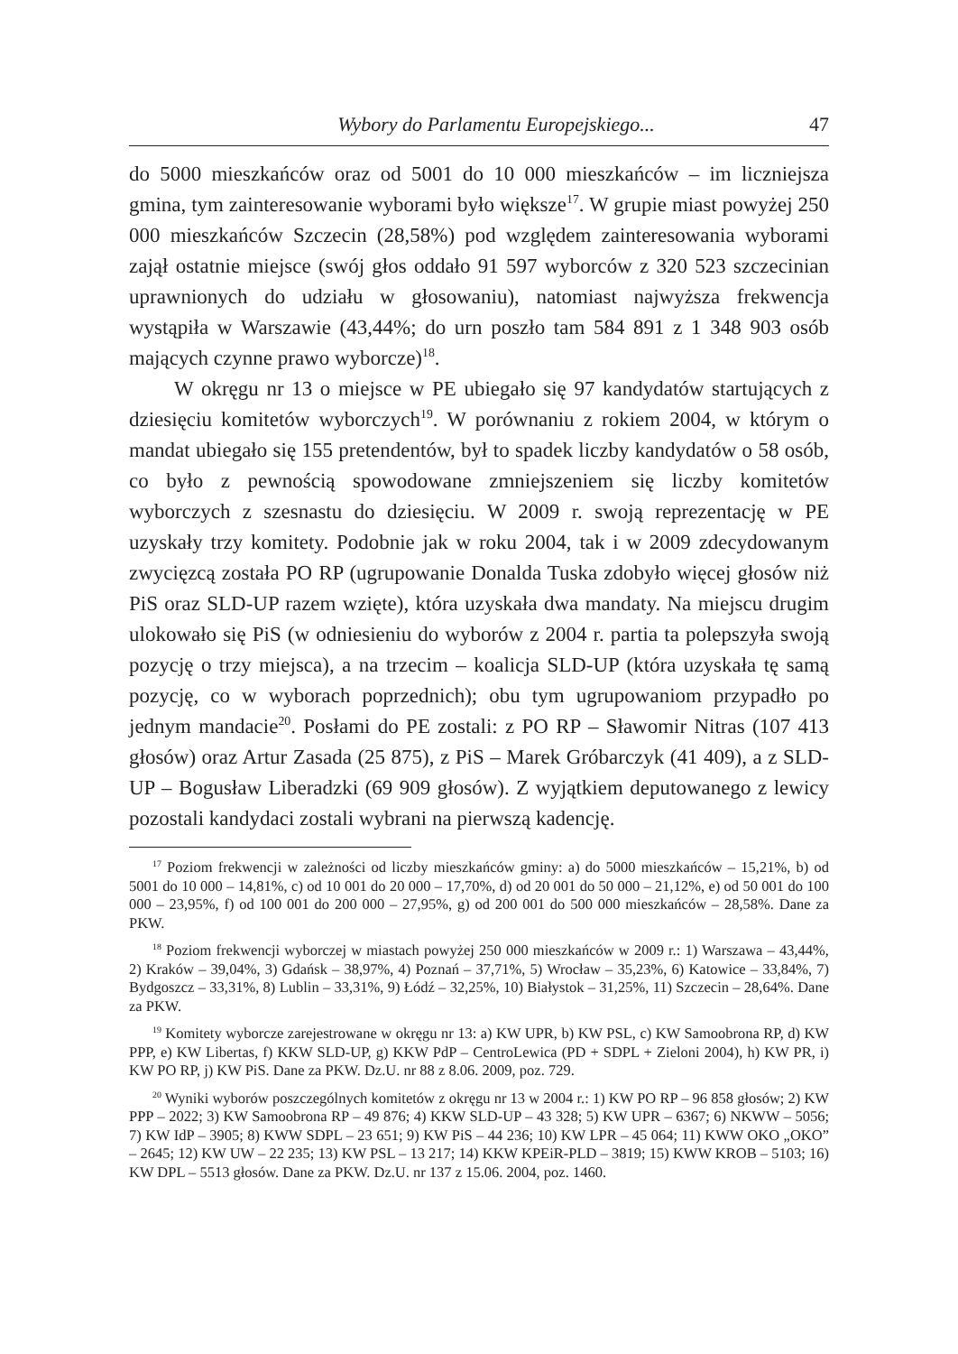Wybory do Parlamentu Europejskiego... 47
do 5000 mieszkańców oraz od 5001 do 10 000 mieszkańców – im liczniejsza gmina, tym zainteresowanie wyborami było większe<sup>17</sup>. W grupie miast powyżej 250 000 mieszkańców Szczecin (28,58%) pod względem zainteresowania wyborami zajął ostatnie miejsce (swój głos oddało 91 597 wyborców z 320 523 szczecinian uprawnionych do udziału w głosowaniu), natomiast najwyższa frekwencja wystąpiła w Warszawie (43,44%; do urn poszło tam 584 891 z 1 348 903 osób mających czynne prawo wyborcze)<sup>18</sup>.
W okręgu nr 13 o miejsce w PE ubiegało się 97 kandydatów startujących z dziesięciu komitetów wyborczych<sup>19</sup>. W porównaniu z rokiem 2004, w którym o mandat ubiegało się 155 pretendentów, był to spadek liczby kandydatów o 58 osób, co było z pewnością spowodowane zmniejszeniem się liczby komitetów wyborczych z szesnastu do dziesięciu. W 2009 r. swoją reprezentację w PE uzyskały trzy komitety. Podobnie jak w roku 2004, tak i w 2009 zdecydowanym zwycięzcą została PO RP (ugrupowanie Donalda Tuska zdobyło więcej głosów niż PiS oraz SLD-UP razem wzięte), która uzyskała dwa mandaty. Na miejscu drugim ulokowało się PiS (w odniesieniu do wyborów z 2004 r. partia ta polepszyła swoją pozycję o trzy miejsca), a na trzecim – koalicja SLD-UP (która uzyskała tę samą pozycję, co w wyborach poprzednich); obu tym ugrupowaniom przypadło po jednym mandacie<sup>20</sup>. Posłami do PE zostali: z PO RP – Sławomir Nitras (107 413 głosów) oraz Artur Zasada (25 875), z PiS – Marek Gróbarczyk (41 409), a z SLD-UP – Bogusław Liberadzki (69 909 głosów). Z wyjątkiem deputowanego z lewicy pozostali kandydaci zostali wybrani na pierwszą kadencję.
<sup>17</sup> Poziom frekwencji w zależności od liczby mieszkańców gminy: a) do 5000 mieszkańców – 15,21%, b) od 5001 do 10 000 – 14,81%, c) od 10 001 do 20 000 – 17,70%, d) od 20 001 do 50 000 – 21,12%, e) od 50 001 do 100 000 – 23,95%, f) od 100 001 do 200 000 – 27,95%, g) od 200 001 do 500 000 mieszkańców – 28,58%. Dane za PKW.
<sup>18</sup> Poziom frekwencji wyborczej w miastach powyżej 250 000 mieszkańców w 2009 r.: 1) Warszawa – 43,44%, 2) Kraków – 39,04%, 3) Gdańsk – 38,97%, 4) Poznań – 37,71%, 5) Wrocław – 35,23%, 6) Katowice – 33,84%, 7) Bydgoszcz – 33,31%, 8) Lublin – 33,31%, 9) Łódź – 32,25%, 10) Białystok – 31,25%, 11) Szczecin – 28,64%. Dane za PKW.
<sup>19</sup> Komitety wyborcze zarejestrowane w okręgu nr 13: a) KW UPR, b) KW PSL, c) KW Samoobrona RP, d) KW PPP, e) KW Libertas, f) KKW SLD-UP, g) KKW PdP – CentroLewica (PD + SDPL + Zieloni 2004), h) KW PR, i) KW PO RP, j) KW PiS. Dane za PKW. Dz.U. nr 88 z 8.06. 2009, poz. 729.
<sup>20</sup> Wyniki wyborów poszczególnych komitetów z okręgu nr 13 w 2004 r.: 1) KW PO RP – 96 858 głosów; 2) KW PPP – 2022; 3) KW Samoobrona RP – 49 876; 4) KKW SLD-UP – 43 328; 5) KW UPR – 6367; 6) NKWW – 5056; 7) KW IdP – 3905; 8) KWW SDPL – 23 651; 9) KW PiS – 44 236; 10) KW LPR – 45 064; 11) KWW OKO „OKO” – 2645; 12) KW UW – 22 235; 13) KW PSL – 13 217; 14) KKW KPEiR-PLD – 3819; 15) KWW KROB – 5103; 16) KW DPL – 5513 głosów. Dane za PKW. Dz.U. nr 137 z 15.06. 2004, poz. 1460.